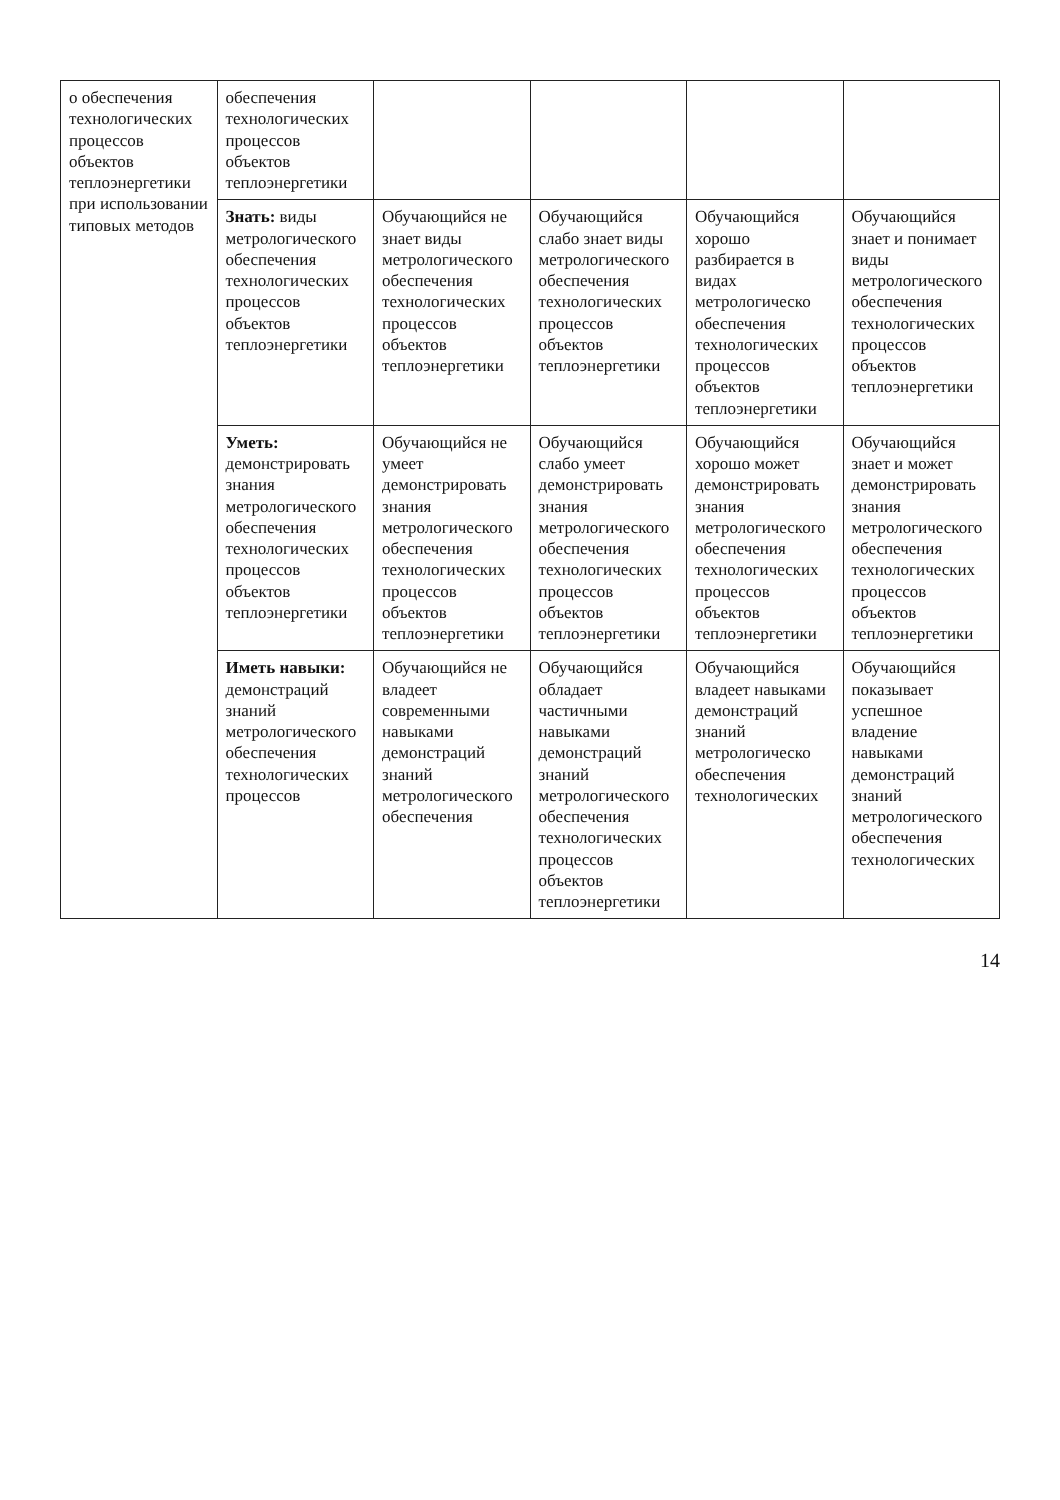| о обеспечения технологических процессов объектов теплоэнергетики при использовании типовых методов | обеспечения технологических процессов объектов теплоэнергетики | | | | |
| | Знать: виды метрологического обеспечения технологических процессов объектов теплоэнергетики | Обучающийся не знает виды метрологического обеспечения технологических процессов объектов теплоэнергетики | Обучающийся слабо знает виды метрологического обеспечения технологических процессов объектов теплоэнергетики | Обучающийся хорошо разбирается в видах метрологическо обеспечения технологических процессов объектов теплоэнергетики | Обучающийся знает и понимает виды метрологического обеспечения технологических процессов объектов теплоэнергетики |
| | Уметь: демонстрировать знания метрологического обеспечения технологических процессов объектов теплоэнергетики | Обучающийся не умеет демонстрировать знания метрологического обеспечения технологических процессов объектов теплоэнергетики | Обучающийся слабо умеет демонстрировать знания метрологического обеспечения технологических процессов объектов теплоэнергетики | Обучающийся хорошо может демонстрировать знания метрологического обеспечения технологических процессов объектов теплоэнергетики | Обучающийся знает и может демонстрировать знания метрологического обеспечения технологических процессов объектов теплоэнергетики |
| | Иметь навыки: демонстраций знаний метрологического обеспечения технологических процессов | Обучающийся не владеет современными навыками демонстраций знаний метрологического обеспечения | Обучающийся обладает частичными навыками демонстраций знаний метрологического обеспечения технологических процессов объектов теплоэнергетики | Обучающийся владеет навыками демонстраций знаний метрологическо обеспечения технологических | Обучающийся показывает успешное владение навыками демонстраций знаний метрологического обеспечения технологических |
14